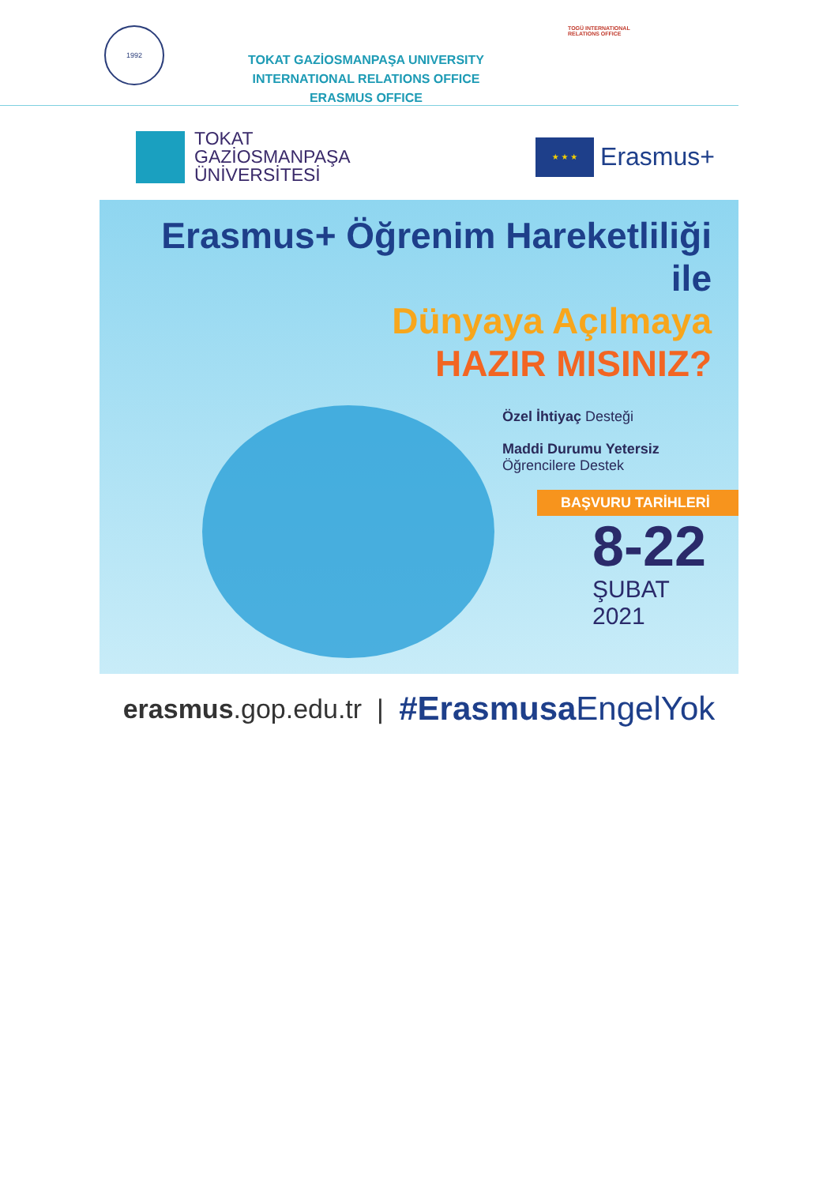1992
TOKAT GAZİOSMANPAŞA UNIVERSITY
INTERNATIONAL RELATIONS OFFICE
ERASMUS OFFICE
TOGÜ INTERNATIONAL RELATIONS OFFICE
TOKAT
GAZİOSMANPAŞA
ÜNİVERSİTESİ
★ ★ ★
Erasmus+
Erasmus+ Öğrenim Hareketliliği ile
Dünyaya Açılmaya
HAZIR MISINIZ?
Özel İhtiyaç Desteği
Maddi Durumu Yetersiz
Öğrencilere Destek
BAŞVURU TARİHLERİ
8-22
ŞUBAT 2021
erasmus.gop.edu.tr | #Erasmusa EngelYok